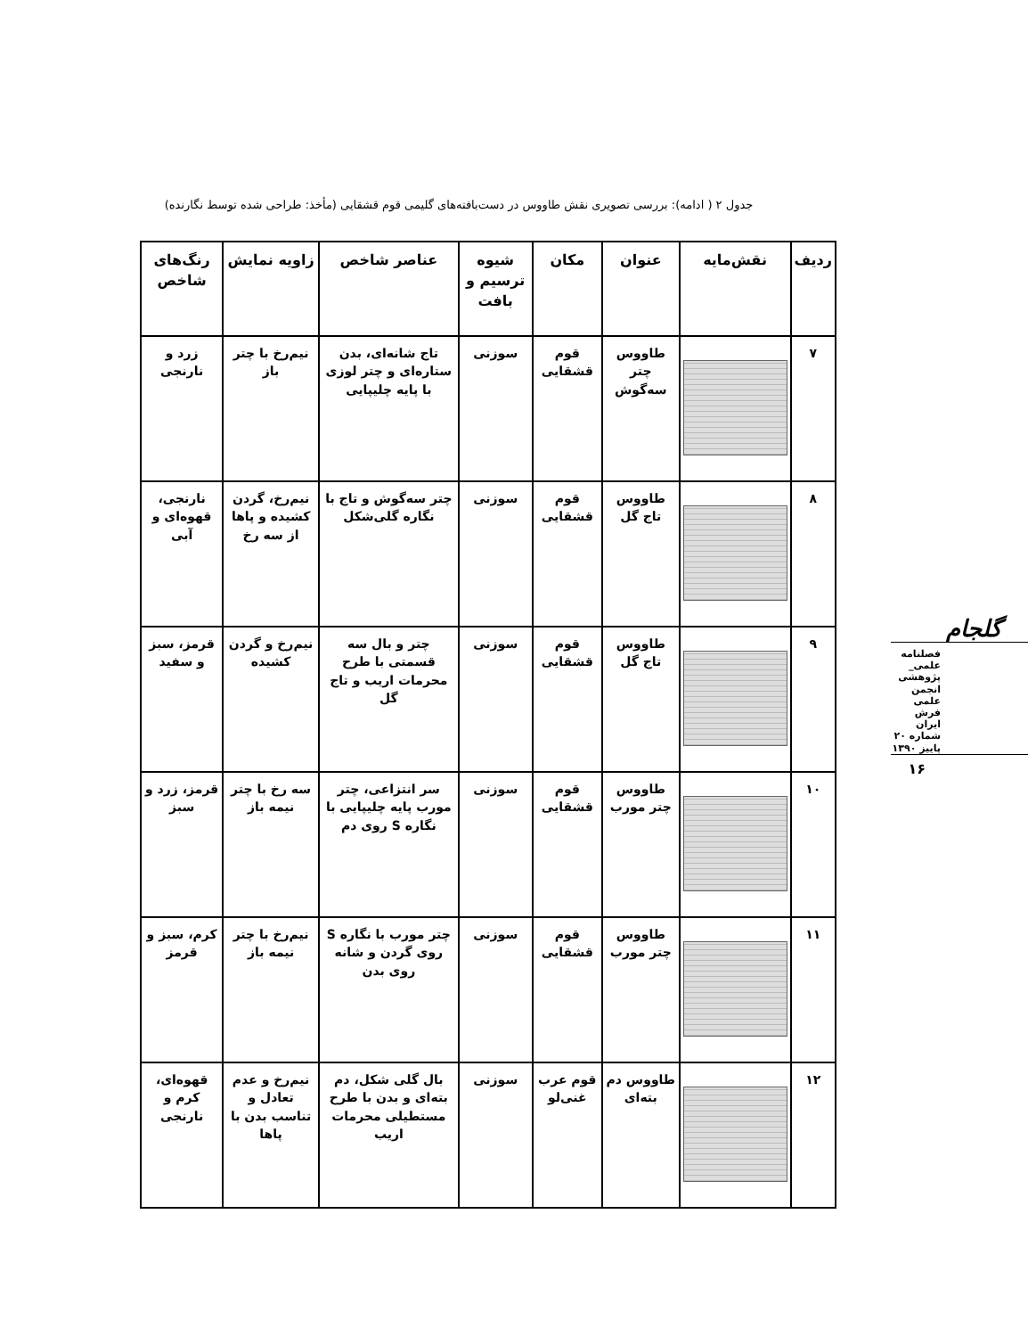جدول ۲ ( ادامه): بررسی تصویری نقش طاووس در دست‌بافته‌های گلیمی قوم قشقایی (مأخذ: طراحی شده توسط نگارنده)
| ردیف | نقش‌مایه | عنوان | مکان | شیوه ترسیم و بافت | عناصر شاخص | زاویه نمایش | رنگ‌های شاخص |
| --- | --- | --- | --- | --- | --- | --- | --- |
| ۷ | | طاووس چتر سه‌گوش | قوم قشقایی | سوزنی | تاج شانه‌ای، بدن ستاره‌ای و چتر لوزی با پایه چلیپایی | نیم‌رخ با چتر باز | زرد و نارنجی |
| ۸ | | طاووس تاج گل | قوم قشقایی | سوزنی | چتر سه‌گوش و تاج با نگاره گلی‌شکل | نیم‌رخ، گردن کشیده و پاها از سه رخ | نارنجی، قهوه‌ای و آبی |
| ۹ | | طاووس تاج گل | قوم قشقایی | سوزنی | چتر و بال سه قسمتی با طرح محرمات اریب و تاج گل | نیم‌رخ و گردن کشیده | قرمز، سبز و سفید |
| ۱۰ | | طاووس چتر مورب | قوم قشقایی | سوزنی | سر انتزاعی، چتر مورب پایه چلیپایی با نگاره S روی دم | سه رخ با چتر نیمه باز | قرمز، زرد و سبز |
| ۱۱ | | طاووس چتر مورب | قوم قشقایی | سوزنی | چتر مورب با نگاره S روی گردن و شانه روی بدن | نیم‌رخ با چتر نیمه باز | کرم، سبز و قرمز |
| ۱۲ | | طاووس دم بته‌ای | قوم عرب غنی‌لو | سوزنی | بال گلی شکل، دم بته‌ای و بدن با طرح مستطیلی محرمات اریب | نیم‌رخ و عدم تعادل و تناسب بدن با پاها | قهوه‌ای، کرم و نارنجی |
گلجام
فصلنامه
علمی_ پژوهشی
انجمن علمی
فرش ایران
شماره ۲۰
پاییز ۱۳۹۰
۱۶